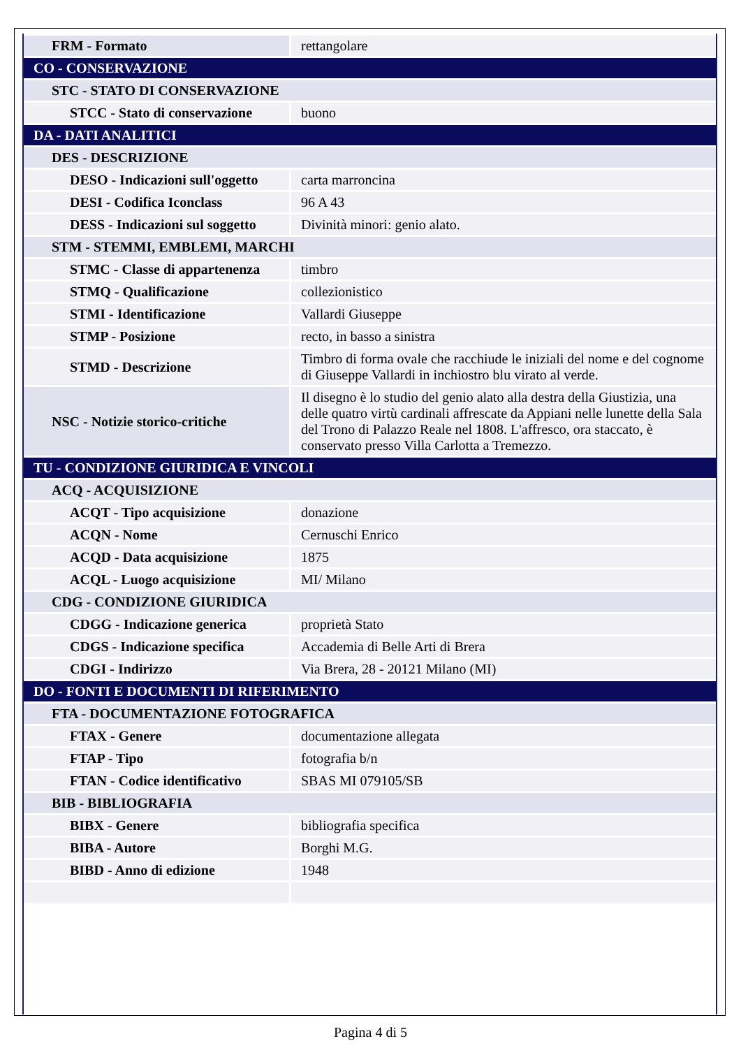| FRM - Formato | rettangolare |
| CO - CONSERVAZIONE | |
| STC - STATO DI CONSERVAZIONE | |
| STCC - Stato di conservazione | buono |
| DA - DATI ANALITICI | |
| DES - DESCRIZIONE | |
| DESO - Indicazioni sull'oggetto | carta marroncina |
| DESI - Codifica Iconclass | 96 A 43 |
| DESS - Indicazioni sul soggetto | Divinità minori: genio alato. |
| STM - STEMMI, EMBLEMI, MARCHI | |
| STMC - Classe di appartenenza | timbro |
| STMQ - Qualificazione | collezionistico |
| STMI - Identificazione | Vallardi Giuseppe |
| STMP - Posizione | recto, in basso a sinistra |
| STMD - Descrizione | Timbro di forma ovale che racchiude le iniziali del nome e del cognome di Giuseppe Vallardi in inchiostro blu virato al verde. |
| NSC - Notizie storico-critiche | Il disegno è lo studio del genio alato alla destra della Giustizia, una delle quatro virtù cardinali affrescate da Appiani nelle lunette della Sala del Trono di Palazzo Reale nel 1808. L'affresco, ora staccato, è conservato presso Villa Carlotta a Tremezzo. |
| TU - CONDIZIONE GIURIDICA E VINCOLI | |
| ACQ - ACQUISIZIONE | |
| ACQT - Tipo acquisizione | donazione |
| ACQN - Nome | Cernuschi Enrico |
| ACQD - Data acquisizione | 1875 |
| ACQL - Luogo acquisizione | MI/ Milano |
| CDG - CONDIZIONE GIURIDICA | |
| CDGG - Indicazione generica | proprietà Stato |
| CDGS - Indicazione specifica | Accademia di Belle Arti di Brera |
| CDGI - Indirizzo | Via Brera, 28 - 20121 Milano (MI) |
| DO - FONTI E DOCUMENTI DI RIFERIMENTO | |
| FTA - DOCUMENTAZIONE FOTOGRAFICA | |
| FTAX - Genere | documentazione allegata |
| FTAP - Tipo | fotografia b/n |
| FTAN - Codice identificativo | SBAS MI 079105/SB |
| BIB - BIBLIOGRAFIA | |
| BIBX - Genere | bibliografia specifica |
| BIBA - Autore | Borghi M.G. |
| BIBD - Anno di edizione | 1948 |
Pagina 4 di 5